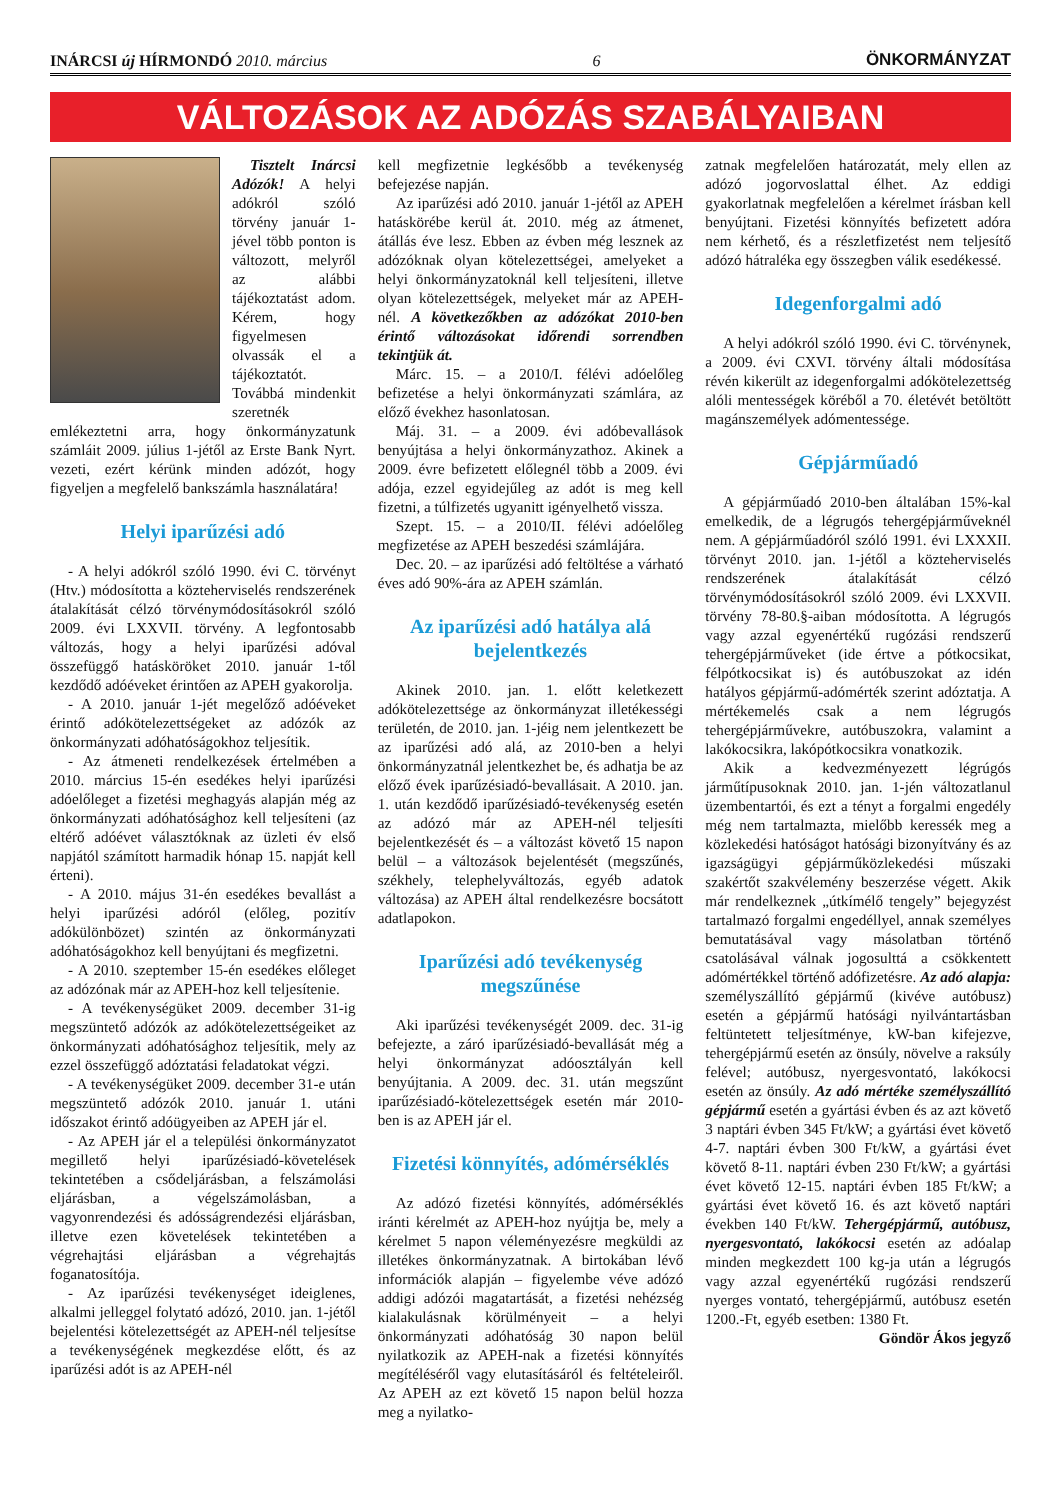INÁRCSI új HÍRMONDÓ 2010. március 6 ÖNKORMÁNYZAT
VÁLTOZÁSOK AZ ADÓZÁS SZABÁLYAIBAN
Tisztelt Inárcsi Adózók! A helyi adókról szóló törvény január 1-jével több ponton is változott, melyről az alábbi tájékoztatást adom. Kérem, hogy figyelmesen olvassák el a tájékoztatót. Továbbá mindenkit szeretnék emlékeztetni arra, hogy önkormányzatunk számláit 2009. július 1-jétől az Erste Bank Nyrt. vezeti, ezért kérünk minden adózót, hogy figyeljen a megfelelő bankszámla használatára!
Helyi iparűzési adó
- A helyi adókról szóló 1990. évi C. törvényt (Htv.) módosította a közteherviselés rendszerének átalakítását célzó törvénymódosításokról szóló 2009. évi LXXVII. törvény. A legfontosabb változás, hogy a helyi iparűzési adóval összefüggő hatásköröket 2010. január 1-től kezdődő adóéveket érintően az APEH gyakorolja.
- A 2010. január 1-jét megelőző adóéveket érintő adókötelezettségeket az adózók az önkormányzati adóhatóságokhoz teljesítik.
- Az átmeneti rendelkezések értelmében a 2010. március 15-én esedékes helyi iparűzési adóelőleget a fizetési meghagyás alapján még az önkormányzati adóhatósághoz kell teljesíteni (az eltérő adóévet választóknak az üzleti év első napjától számított harmadik hónap 15. napját kell érteni).
- A 2010. május 31-én esedékes bevallást a helyi iparűzési adóról (előleg, pozitív adókülönbözet) szintén az önkormányzati adóhatóságokhoz kell benyújtani és megfizetni.
- A 2010. szeptember 15-én esedékes előleget az adózónak már az APEH-hoz kell teljesítenie.
- A tevékenységüket 2009. december 31-ig megszüntető adózók az adókötelezettségeiket az önkormányzati adóhatósághoz teljesítik, mely az ezzel összefüggő adóztatási feladatokat végzi.
- A tevékenységüket 2009. december 31-e után megszüntető adózók 2010. január 1. utáni időszakot érintő adóügyeiben az APEH jár el.
- Az APEH jár el a települési önkormányzatot megillető helyi iparűzésiadó-követelések tekintetében a csődeljárásban, a felszámolási eljárásban, a végelszámolásban, a vagyonrendezési és adósságrendezési eljárásban, illetve ezen követelések tekintetében a végrehajtási eljárásban a végrehajtás foganatosítója.
- Az iparűzési tevékenységet ideiglenes, alkalmi jelleggel folytató adózó, 2010. jan. 1-jétől bejelentési kötelezettségét az APEH-nél teljesítse a tevékenységének megkezdése előtt, és az iparűzési adót is az APEH-nél
kell megfizetnie legkésőbb a tevékenység befejezése napján.
Az iparűzési adó 2010. január 1-jétől az APEH hatáskörébe kerül át. 2010. még az átmenet, átállás éve lesz. Ebben az évben még lesznek az adózóknak olyan kötelezettségei, amelyeket a helyi önkormányzatoknál kell teljesíteni, illetve olyan kötelezettségek, melyeket már az APEH-nél. A következőkben az adózókat 2010-ben érintő változásokat időrendi sorrendben tekintjük át.
Márc. 15. – a 2010/I. félévi adóelőleg befizetése a helyi önkormányzati számlára, az előző évekhez hasonlatosan.
Máj. 31. – a 2009. évi adóbevallások benyújtása a helyi önkormányzathoz. Akinek a 2009. évre befizetett előlegnél több a 2009. évi adója, ezzel egyidejűleg az adót is meg kell fizetni, a túlfizetés ugyanitt igényelhető vissza.
Szept. 15. – a 2010/II. félévi adóelőleg megfizetése az APEH beszedési számlájára.
Dec. 20. – az iparűzési adó feltöltése a várható éves adó 90%-ára az APEH számlán.
Az iparűzési adó hatálya alá bejelentkezés
Akinek 2010. jan. 1. előtt keletkezett adókötelezettsége az önkormányzat illetékességi területén, de 2010. jan. 1-jéig nem jelentkezett be az iparűzési adó alá, az 2010-ben a helyi önkormányzatnál jelentkezhet be, és adhatja be az előző évek iparűzésiadó-bevallásait. A 2010. jan. 1. után kezdődő iparűzésiadó-tevékenység esetén az adózó már az APEH-nél teljesíti bejelentkezését és – a változást követő 15 napon belül – a változások bejelentését (megszűnés, székhely, telephelyváltozás, egyéb adatok változása) az APEH által rendelkezésre bocsátott adatlapokon.
Iparűzési adó tevékenység megszűnése
Aki iparűzési tevékenységét 2009. dec. 31-ig befejezte, a záró iparűzésiadó-bevallását még a helyi önkormányzat adóosztályán kell benyújtania. A 2009. dec. 31. után megszűnt iparűzésiadó-kötelezettségek esetén már 2010-ben is az APEH jár el.
Fizetési könnyítés, adómérséklés
Az adózó fizetési könnyítés, adómérséklés iránti kérelmét az APEH-hoz nyújtja be, mely a kérelmet 5 napon véleményezésre megküldi az illetékes önkormányzatnak. A birtokában lévő információk alapján – figyelembe véve adózó addigi adózói magatartását, a fizetési nehézség kialakulásnak körülményeit – a helyi önkormányzati adóhatóság 30 napon belül nyilatkozik az APEH-nak a fizetési könnyítés megítéléséről vagy elutasításáról és feltételeiről. Az APEH az ezt követő 15 napon belül hozza meg a nyilatko-
zatnak megfelelően határozatát, mely ellen az adózó jogorvoslattal élhet. Az eddigi gyakorlatnak megfelelően a kérelmet írásban kell benyújtani. Fizetési könnyítés befizetett adóra nem kérhető, és a részletfizetést nem teljesítő adózó hátraléka egy összegben válik esedékessé.
Idegenforgalmi adó
A helyi adókról szóló 1990. évi C. törvénynek, a 2009. évi CXVI. törvény általi módosítása révén kikerült az idegenforgalmi adókötelezettség alóli mentességek köréből a 70. életévét betöltött magánszemélyek adómentessége.
Gépjárműadó
A gépjárműadó 2010-ben általában 15%-kal emelkedik, de a légrugós tehergépjárműveknél nem. A gépjárműadóról szóló 1991. évi LXXXII. törvényt 2010. jan. 1-jétől a közteherviselés rendszerének átalakítását célzó törvénymódosításokról szóló 2009. évi LXXVII. törvény 78-80.§-aiban módosította. A légrugós vagy azzal egyenértékű rugózási rendszerű tehergépjárműveket (ide értve a pótkocsikat, félpótkocsikat is) és autóbuszokat az idén hatályos gépjármű-adómérték szerint adóztatja. A mértékemelés csak a nem légrugós tehergépjárművekre, autóbuszokra, valamint a lakókocsikra, lakópótkocsikra vonatkozik.
Akik a kedvezményezett légrúgós járműtípusoknak 2010. jan. 1-jén változatlanul üzembentartói, és ezt a tényt a forgalmi engedély még nem tartalmazta, mielőbb keressék meg a közlekedési hatóságot hatósági bizonyítvány és az igazságügyi gépjárműközlekedési műszaki szakértőt szakvélemény beszerzése végett. Akik már rendelkeznek „útkímélő tengely” bejegyzést tartalmazó forgalmi engedéllyel, annak személyes bemutatásával vagy másolatban történő csatolásával válnak jogosulttá a csökkentett adómértékkel történő adófizetésre. Az adó alapja: személyszállító gépjármű (kivéve autóbusz) esetén a gépjármű hatósági nyilvántartásban feltüntetett teljesítménye, kW-ban kifejezve, tehergépjármű esetén az önsúly, növelve a raksúly felével; autóbusz, nyergesvontató, lakókocsi esetén az önsúly. Az adó mértéke személyszállító gépjármű esetén a gyártási évben és az azt követő 3 naptári évben 345 Ft/kW; a gyártási évet követő 4-7. naptári évben 300 Ft/kW, a gyártási évet követő 8-11. naptári évben 230 Ft/kW; a gyártási évet követő 12-15. naptári évben 185 Ft/kW; a gyártási évet követő 16. és azt követő naptári években 140 Ft/kW. Tehergépjármű, autóbusz, nyergesvontató, lakókocsi esetén az adóalap minden megkezdett 100 kg-ja után a légrugós vagy azzal egyenértékű rugózási rendszerű nyerges vontató, tehergépjármű, autóbusz esetén 1200.-Ft, egyéb esetben: 1380 Ft.
Göndör Ákos jegyző